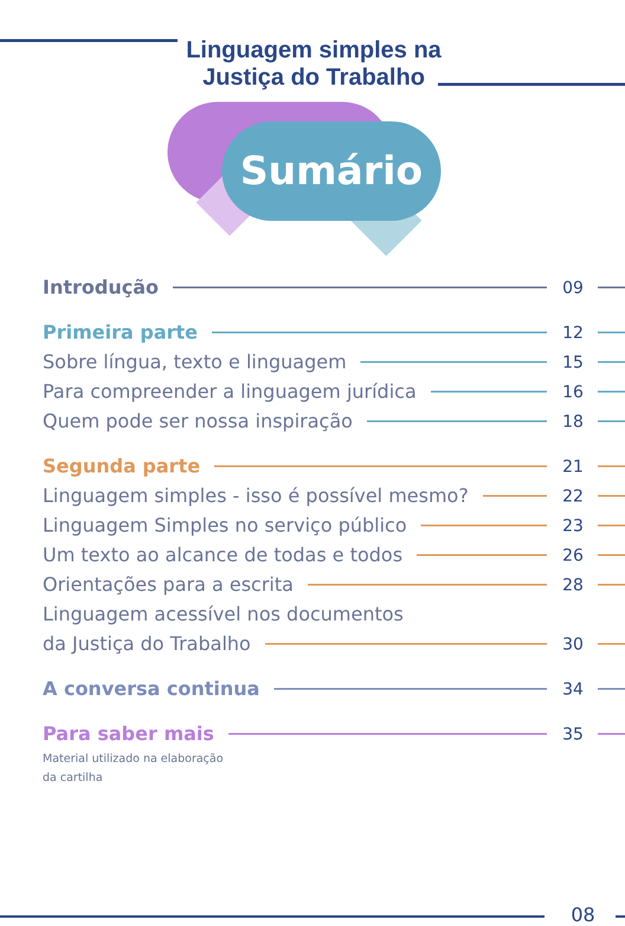Linguagem simples na Justiça do Trabalho
Sumário
Introdução 09
Primeira parte 12
Sobre língua, texto e linguagem 15
Para compreender a linguagem jurídica 16
Quem pode ser nossa inspiração 18
Segunda parte 21
Linguagem simples - isso é possível mesmo? 22
Linguagem Simples no serviço público 23
Um texto ao alcance de todas e todos 26
Orientações para a escrita 28
Linguagem acessível nos documentos
da Justiça do Trabalho 30
A conversa continua 34
Para saber mais 35
Material utilizado na elaboração
da cartilha
08